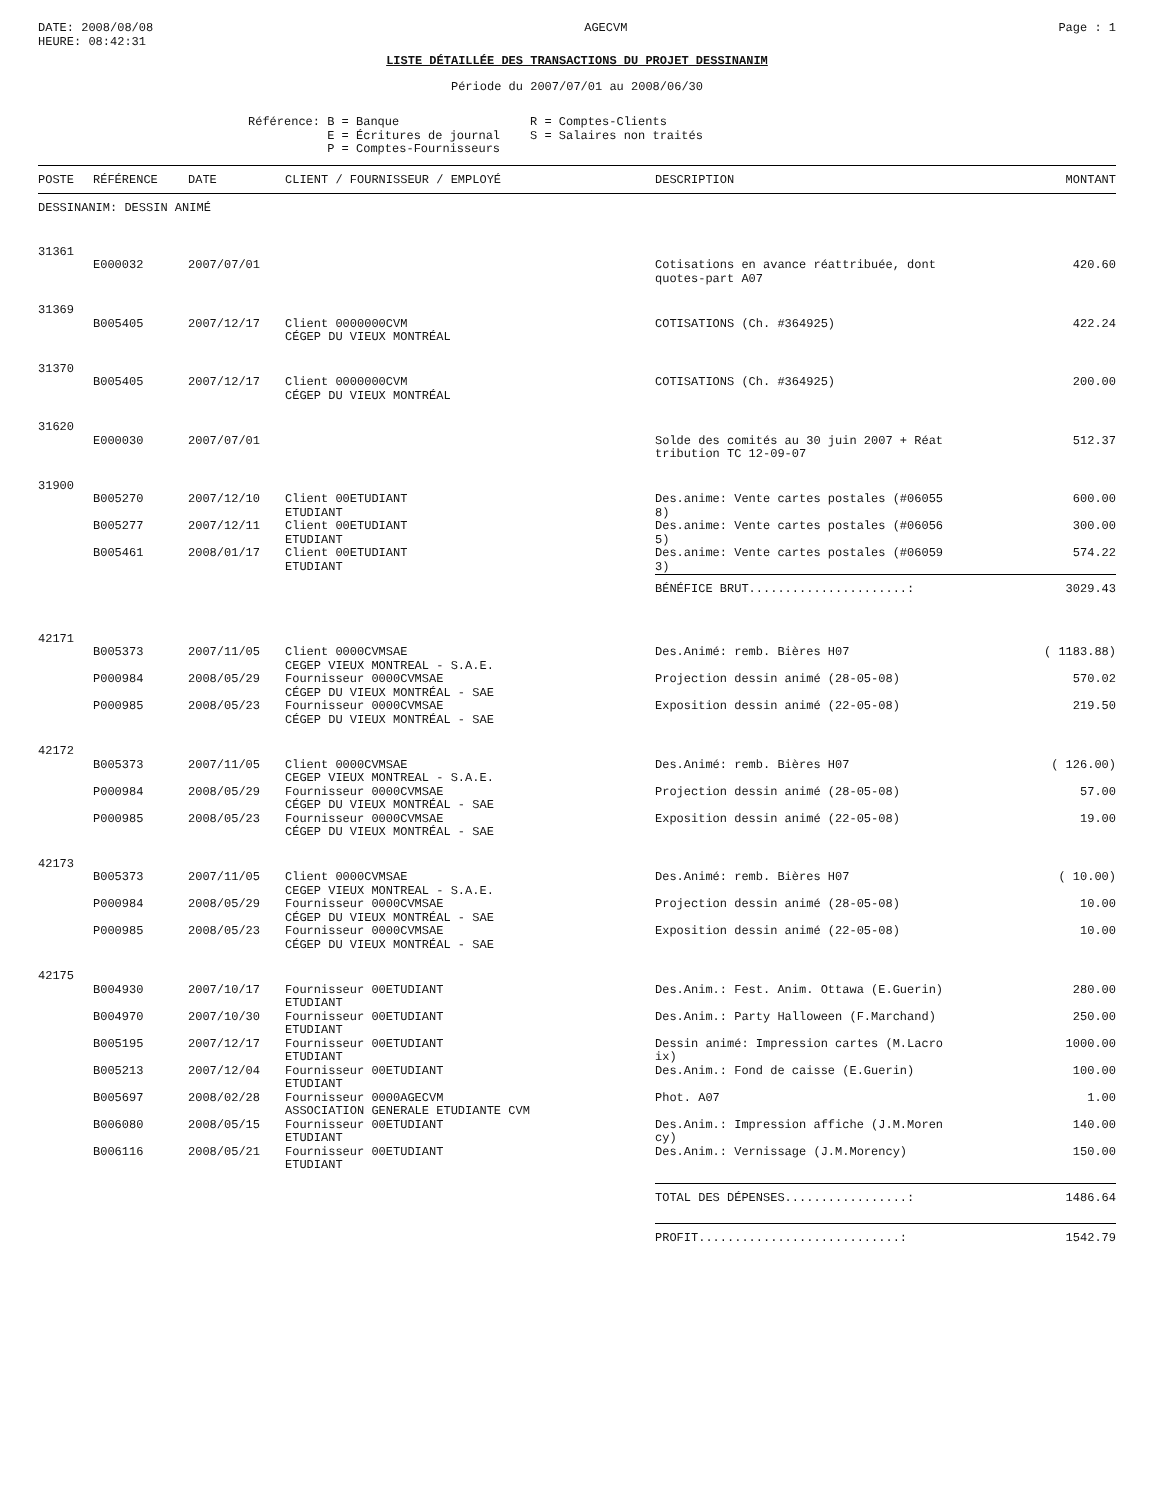DATE: 2008/08/08
HEURE: 08:42:31
AGECVM Page : 1
LISTE DÉTAILLÉE DES TRANSACTIONS DU PROJET DESSINANIM
Période du 2007/07/01 au 2008/06/30
Référence: B = Banque
           E = Écritures de journal
           P = Comptes-Fournisseurs
R = Comptes-Clients
S = Salaires non traités
| POSTE | RÉFÉRENCE | DATE | CLIENT / FOURNISSEUR / EMPLOYÉ | DESCRIPTION | MONTANT |
| --- | --- | --- | --- | --- | --- |
| DESSINANIM: DESSIN ANIMÉ | | | | | |
| 31361 | | | | | |
| | E000032 | 2007/07/01 | | Cotisations en avance réattribuée, dont quotes-part A07 | 420.60 |
| 31369 | | | | | |
| | B005405 | 2007/12/17 | Client 0000000CVM CÉGEP DU VIEUX MONTRÉAL | COTISATIONS (Ch. #364925) | 422.24 |
| 31370 | | | | | |
| | B005405 | 2007/12/17 | Client 0000000CVM CÉGEP DU VIEUX MONTRÉAL | COTISATIONS (Ch. #364925) | 200.00 |
| 31620 | | | | | |
| | E000030 | 2007/07/01 | | Solde des comités au 30 juin 2007 + Réat tribution TC 12-09-07 | 512.37 |
| 31900 | | | | | |
| | B005270 | 2007/12/10 | Client 00ETUDIANT ETUDIANT | Des.anime: Vente cartes postales (#06055 8) | 600.00 |
| | B005277 | 2007/12/11 | Client 00ETUDIANT ETUDIANT | Des.anime: Vente cartes postales (#06056 5) | 300.00 |
| | B005461 | 2008/01/17 | Client 00ETUDIANT ETUDIANT | Des.anime: Vente cartes postales (#06059 3) | 574.22 |
| | | | | BÉNÉFICE BRUT......................: | 3029.43 |
| 42171 | | | | | |
| | B005373 | 2007/11/05 | Client 0000CVMSAE CEGEP VIEUX MONTREAL - S.A.E. | Des.Animé: remb. Bières H07 | ( 1183.88) |
| | P000984 | 2008/05/29 | Fournisseur 0000CVMSAE CÉGEP DU VIEUX MONTRÉAL - SAE | Projection dessin animé (28-05-08) | 570.02 |
| | P000985 | 2008/05/23 | Fournisseur 0000CVMSAE CÉGEP DU VIEUX MONTRÉAL - SAE | Exposition dessin animé (22-05-08) | 219.50 |
| 42172 | | | | | |
| | B005373 | 2007/11/05 | Client 0000CVMSAE CEGEP VIEUX MONTREAL - S.A.E. | Des.Animé: remb. Bières H07 | ( 126.00) |
| | P000984 | 2008/05/29 | Fournisseur 0000CVMSAE CÉGEP DU VIEUX MONTRÉAL - SAE | Projection dessin animé (28-05-08) | 57.00 |
| | P000985 | 2008/05/23 | Fournisseur 0000CVMSAE CÉGEP DU VIEUX MONTRÉAL - SAE | Exposition dessin animé (22-05-08) | 19.00 |
| 42173 | | | | | |
| | B005373 | 2007/11/05 | Client 0000CVMSAE CEGEP VIEUX MONTREAL - S.A.E. | Des.Animé: remb. Bières H07 | ( 10.00) |
| | P000984 | 2008/05/29 | Fournisseur 0000CVMSAE CÉGEP DU VIEUX MONTRÉAL - SAE | Projection dessin animé (28-05-08) | 10.00 |
| | P000985 | 2008/05/23 | Fournisseur 0000CVMSAE CÉGEP DU VIEUX MONTRÉAL - SAE | Exposition dessin animé (22-05-08) | 10.00 |
| 42175 | | | | | |
| | B004930 | 2007/10/17 | Fournisseur 00ETUDIANT ETUDIANT | Des.Anim.: Fest. Anim. Ottawa (E.Guerin) | 280.00 |
| | B004970 | 2007/10/30 | Fournisseur 00ETUDIANT ETUDIANT | Des.Anim.: Party Halloween (F.Marchand) | 250.00 |
| | B005195 | 2007/12/17 | Fournisseur 00ETUDIANT ETUDIANT | Dessin animé: Impression cartes (M.Lacro ix) | 1000.00 |
| | B005213 | 2007/12/04 | Fournisseur 00ETUDIANT ETUDIANT | Des.Anim.: Fond de caisse (E.Guerin) | 100.00 |
| | B005697 | 2008/02/28 | Fournisseur 0000AGECVM ASSOCIATION GENERALE ETUDIANTE CVM | Phot. A07 | 1.00 |
| | B006080 | 2008/05/15 | Fournisseur 00ETUDIANT ETUDIANT | Des.Anim.: Impression affiche (J.M.Moren cy) | 140.00 |
| | B006116 | 2008/05/21 | Fournisseur 00ETUDIANT ETUDIANT | Des.Anim.: Vernissage (J.M.Morency) | 150.00 |
| | | | | TOTAL DES DÉPENSES.................: | 1486.64 |
| | | | | PROFIT............................: | 1542.79 |